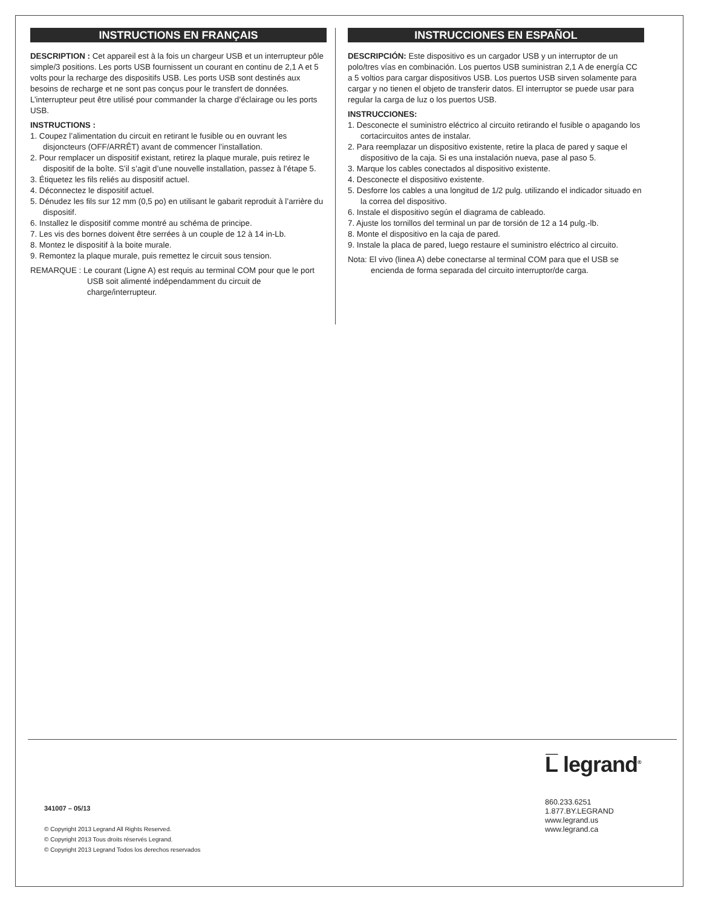INSTRUCTIONS EN FRANÇAIS
DESCRIPTION : Cet appareil est à la fois un chargeur USB et un interrupteur pôle simple/3 positions. Les ports USB fournissent un courant en continu de 2,1 A et 5 volts pour la recharge des dispositifs USB. Les ports USB sont destinés aux besoins de recharge et ne sont pas conçus pour le transfert de données. L’interrupteur peut être utilisé pour commander la charge d’éclairage ou les ports USB.
INSTRUCTIONS :
1. Coupez l’alimentation du circuit en retirant le fusible ou en ouvrant les disjoncteurs (OFF/ARRÊT) avant de commencer l’installation.
2. Pour remplacer un dispositif existant, retirez la plaque murale, puis retirez le dispositif de la boîte. S’il s’agit d’une nouvelle installation, passez à l’étape 5.
3. Étiquetez les fils reliés au dispositif actuel.
4. Déconnectez le dispositif actuel.
5. Dénudez les fils sur 12 mm (0,5 po) en utilisant le gabarit reproduit à l’arrière du dispositif.
6. Installez le dispositif comme montré au schéma de principe.
7. Les vis des bornes doivent être serrées à un couple de 12 à 14 in-Lb.
8. Montez le dispositif à la boite murale.
9. Remontez la plaque murale, puis remettez le circuit sous tension.
REMARQUE : Le courant (Ligne A) est requis au terminal COM pour que le port USB soit alimenté indépendamment du circuit de charge/interrupteur.
INSTRUCCIONES EN ESPAÑOL
DESCRIPCIÓN: Este dispositivo es un cargador USB y un interruptor de un polo/tres vías en combinación. Los puertos USB suministran 2,1 A de energía CC a 5 voltios para cargar dispositivos USB. Los puertos USB sirven solamente para cargar y no tienen el objeto de transferir datos. El interruptor se puede usar para regular la carga de luz o los puertos USB.
INSTRUCCIONES:
1. Desconecte el suministro eléctrico al circuito retirando el fusible o apagando los cortacircuitos antes de instalar.
2. Para reemplazar un dispositivo existente, retire la placa de pared y saque el dispositivo de la caja. Si es una instalación nueva, pase al paso 5.
3. Marque los cables conectados al dispositivo existente.
4. Desconecte el dispositivo existente.
5. Desforre los cables a una longitud de 1/2 pulg. utilizando el indicador situado en la correa del dispositivo.
6. Instale el dispositivo según el diagrama de cableado.
7. Ajuste los tornillos del terminal un par de torsión de 12 a 14 pulg.-lb.
8. Monte el dispositivo en la caja de pared.
9. Instale la placa de pared, luego restaure el suministro eléctrico al circuito.
Nota: El vivo (linea A) debe conectarse al terminal COM para que el USB se encienda de forma separada del circuito interruptor/de carga.
341007 – 05/13
© Copyright 2013 Legrand All Rights Reserved.
© Copyright 2013 Tous droits réservés Legrand.
© Copyright 2013 Legrand Todos los derechos reservados
L̅ legrand<sup>®</sup>
860.233.6251
1.877.BY.LEGRAND
www.legrand.us
www.legrand.ca